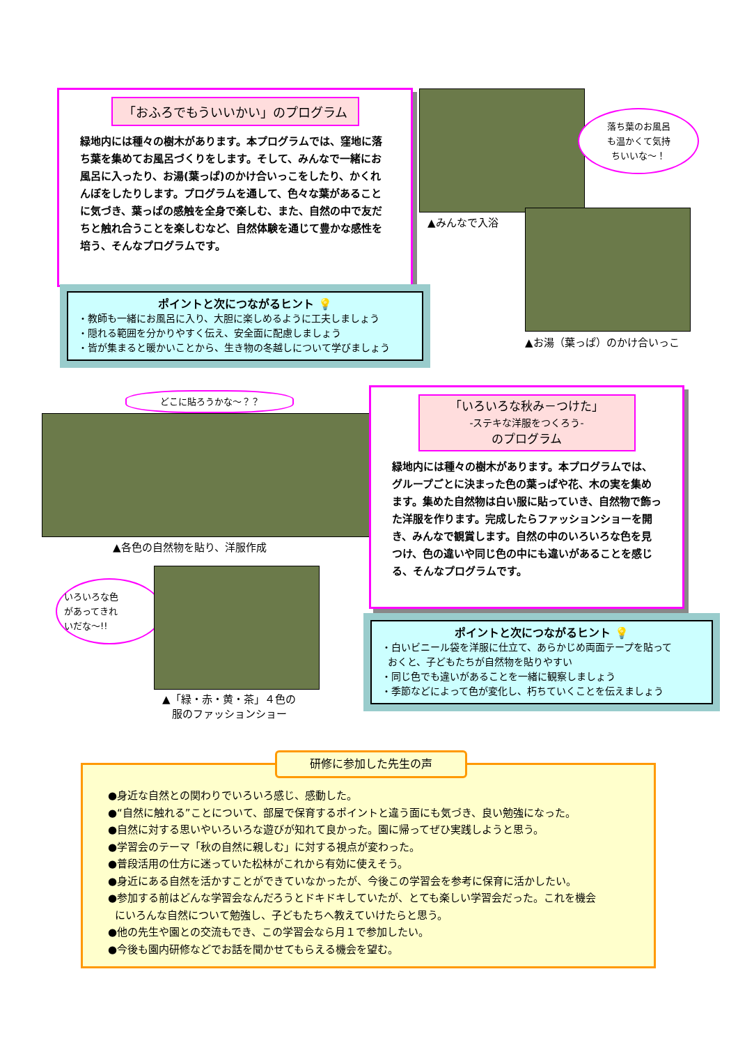「おふろでもういいかい」のプログラム
緑地内には種々の樹木があります。本プログラムでは、窪地に落ち葉を集めてお風呂づくりをします。そして、みんなで一緒にお風呂に入ったり、お湯(葉っぱ)のかけ合いっこをしたり、かくれんぼをしたりします。プログラムを通して、色々な葉があることに気づき、葉っぱの感触を全身で楽しむ、また、自然の中で友だちと触れ合うことを楽しむなど、自然体験を通じて豊かな感性を培う、そんなプログラムです。
ポイントと次につながるヒント 💡
・教師も一緒にお風呂に入り、大胆に楽しめるように工夫しましょう
・隠れる範囲を分かりやすく伝え、安全面に配慮しましょう
・皆が集まると暖かいことから、生き物の冬越しについて学びましょう
▲みんなで入浴
落ち葉のお風呂
も温かくて気持
ちいいな～！
▲お湯（葉っぱ）のかけ合いっこ
どこに貼ろうかな～？？
▲各色の自然物を貼り、洋服作成
いろいろな色
があってきれ
いだな～!!
▲「緑・赤・黄・茶」４色の
服のファッションショー
「いろいろな秋み－つけた」
-ステキな洋服をつくろう-
のプログラム
緑地内には種々の樹木があります。本プログラムでは、グループごとに決まった色の葉っぱや花、木の実を集めます。集めた自然物は白い服に貼っていき、自然物で飾った洋服を作ります。完成したらファッションショーを開き、みんなで観賞します。自然の中のいろいろな色を見つけ、色の違いや同じ色の中にも違いがあることを感じる、そんなプログラムです。
ポイントと次につながるヒント 💡
・白いビニール袋を洋服に仕立て、あらかじめ両面テープを貼って
おくと、子どもたちが自然物を貼りやすい
・同じ色でも違いがあることを一緒に観察しましょう
・季節などによって色が変化し、朽ちていくことを伝えましょう
●身近な自然との関わりでいろいろ感じ、感動した。
●“自然に触れる”ことについて、部屋で保育するポイントと違う面にも気づき、良い勉強になった。
●自然に対する思いやいろいろな遊びが知れて良かった。園に帰ってぜひ実践しようと思う。
●学習会のテーマ「秋の自然に親しむ」に対する視点が変わった。
●普段活用の仕方に迷っていた松林がこれから有効に使えそう。
●身近にある自然を活かすことができていなかったが、今後この学習会を参考に保育に活かしたい。
●参加する前はどんな学習会なんだろうとドキドキしていたが、とても楽しい学習会だった。これを機会
にいろんな自然について勉強し、子どもたちへ教えていけたらと思う。
●他の先生や園との交流もでき、この学習会なら月１で参加したい。
●今後も園内研修などでお話を聞かせてもらえる機会を望む。
研修に参加した先生の声